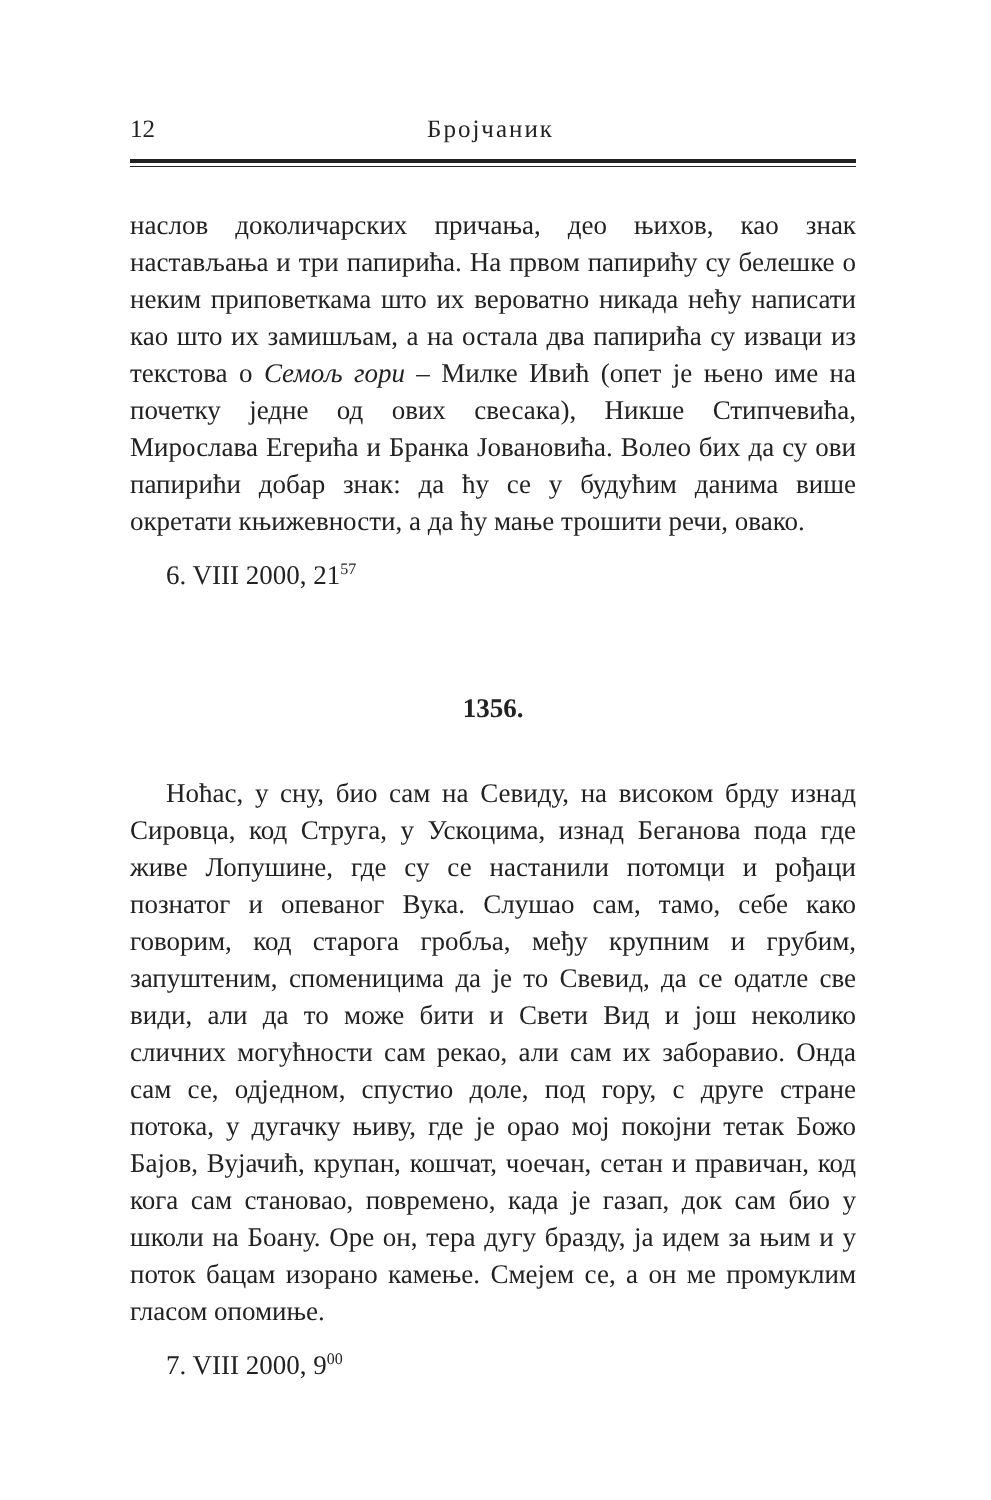12 Бројчаник
наслов доколичарских причања, део њихов, као знак настављања и три папирића. На првом папирићу су белешке о неким приповеткама што их вероватно никада нећу написати као што их замишљам, а на остала два папирића су изваци из текстова о Семољ гори – Милке Ивић (опет је њено име на почетку једне од ових свесака), Никше Стипчевића, Мирослава Егерића и Бранка Јовановића. Волео бих да су ови папирићи добар знак: да ћу се у будућим данима више окретати књижевности, а да ћу мање трошити речи, овако.
6. VIII 2000, 21<sup>57</sup>
1356.
Ноћас, у сну, био сам на Севиду, на високом брду изнад Сировца, код Струга, у Ускоцима, изнад Беганова пода где живе Лопушине, где су се настанили потомци и рођаци познатог и опеваног Вука. Слушао сам, тамо, себе како говорим, код старога гробља, међу крупним и грубим, запуштеним, споменицима да је то Свевид, да се одатле све види, али да то може бити и Свети Вид и још неколико сличних могућности сам рекао, али сам их заборавио. Онда сам се, одједном, спустио доле, под гору, с друге стране потока, у дугачку њиву, где је орао мој покојни тетак Божо Бајов, Вујачић, крупан, кошчат, чоечан, сетан и правичан, код кога сам становао, повремено, када је газап, док сам био у школи на Боану. Оре он, тера дугу бразду, ја идем за њим и у поток бацам изорано камење. Смејем се, а он ме промуклим гласом опомиње.
7. VIII 2000, 9<sup>00</sup>